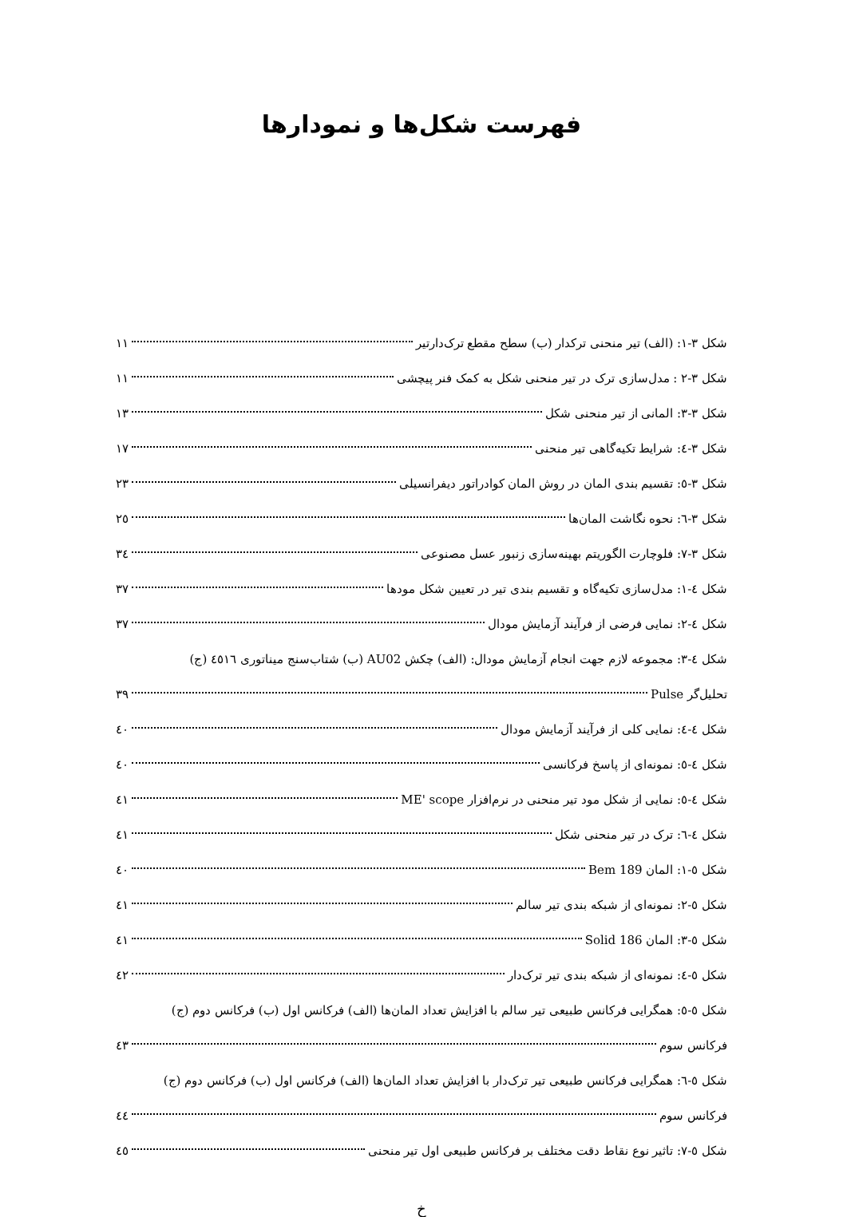فهرست شکل‌ها و نمودارها
شکل ۳-۱: (الف) تیر منحنی ترکدار (ب) سطح مقطع ترک‌دارتیر ۱۱
شکل ۳-۲ : مدل‌سازی ترک در تیر منحنی شکل به کمک فنر پیچشی ۱۱
شکل ۳-۳: المانی از تیر منحنی شکل ۱۳
شکل ۳-٤: شرایط تکیه‌گاهی تیر منحنی ۱۷
شکل ۳-٥: تقسیم بندی المان در روش المان کوادراتور دیفرانسیلی ۲۳
شکل ۳-٦: نحوه نگاشت المان‌ها ۲٥
شکل ۳-۷: فلوچارت الگوریتم بهینه‌سازی زنبور عسل مصنوعی ۳٤
شکل ٤-۱: مدل‌سازی تکیه‌گاه و تقسیم بندی تیر در تعیین شکل مودها ۳۷
شکل ٤-۲: نمایی فرضی از فرآیند آزمایش مودال ۳۷
شکل ٤-۳: مجموعه لازم جهت انجام آزمایش مودال: (الف) چکش AU02 (ب) شتاب‌سنج میناتوری ٤٥۱٦ (ج)
تحلیل‌گر Pulse ۳۹
شکل ٤-٤: نمایی کلی از فرآیند آزمایش مودال ٤۰
شکل ٤-٥: نمونه‌ای از پاسخ فرکانسی ٤۰
شکل ٤-٥: نمایی از شکل مود تیر منحنی در نرم‌افزار ME' scope ٤۱
شکل ٤-٦: ترک در تیر منحنی شکل ٤۱
شکل ٥-۱: المان Bem 189 ٤۰
شکل ٥-۲: نمونه‌ای از شبکه بندی تیر سالم ٤۱
شکل ٥-۳: المان Solid 186 ٤۱
شکل ٥-٤: نمونه‌ای از شبکه بندی تیر ترک‌دار ٤۲
شکل ٥-٥: همگرایی فرکانس طبیعی تیر سالم با افزایش تعداد المان‌ها (الف) فرکانس اول (ب) فرکانس دوم (ج)
فرکانس سوم ٤۳
شکل ٥-٦: همگرایی فرکانس طبیعی تیر ترک‌دار با افزایش تعداد المان‌ها (الف) فرکانس اول (ب) فرکانس دوم (ج)
فرکانس سوم ٤٤
شکل ٥-۷: تاثیر نوع نقاط دقت مختلف بر فرکانس طبیعی اول تیر منحنی ٤٥
خ